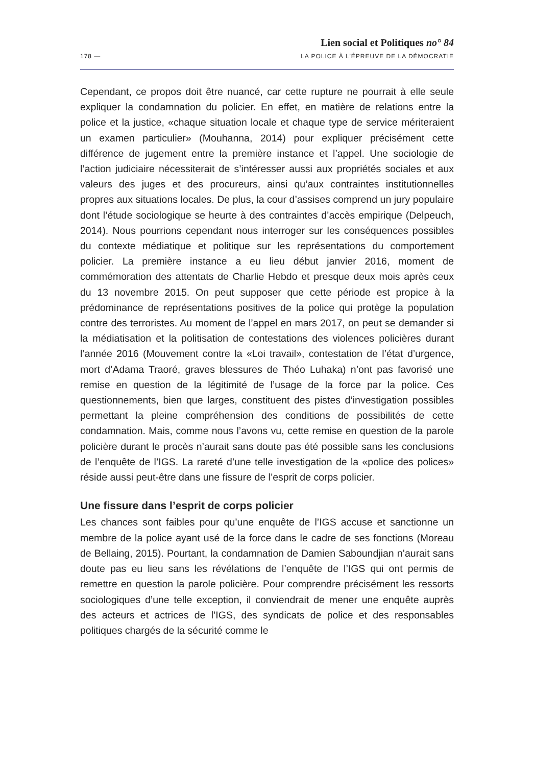Lien social et Politiques no° 84
178 — LA POLICE À L’ÉPREUVE DE LA DÉMOCRATIE
Cependant, ce propos doit être nuancé, car cette rupture ne pourrait à elle seule expliquer la condamnation du policier. En effet, en matière de relations entre la police et la justice, «chaque situation locale et chaque type de service mériteraient un examen particulier» (Mouhanna, 2014) pour expliquer précisément cette différence de jugement entre la première instance et l’appel. Une sociologie de l’action judiciaire nécessiterait de s’intéresser aussi aux propriétés sociales et aux valeurs des juges et des procureurs, ainsi qu’aux contraintes institutionnelles propres aux situations locales. De plus, la cour d’assises comprend un jury populaire dont l’étude sociologique se heurte à des contraintes d’accès empirique (Delpeuch, 2014). Nous pourrions cependant nous interroger sur les conséquences possibles du contexte médiatique et politique sur les représentations du comportement policier. La première instance a eu lieu début janvier 2016, moment de commémoration des attentats de Charlie Hebdo et presque deux mois après ceux du 13 novembre 2015. On peut supposer que cette période est propice à la prédominance de représentations positives de la police qui protège la population contre des terroristes. Au moment de l’appel en mars 2017, on peut se demander si la médiatisation et la politisation de contestations des violences policières durant l’année 2016 (Mouvement contre la «Loi travail», contestation de l’état d’urgence, mort d’Adama Traoré, graves blessures de Théo Luhaka) n’ont pas favorisé une remise en question de la légitimité de l’usage de la force par la police. Ces questionnements, bien que larges, constituent des pistes d’investigation possibles permettant la pleine compréhension des conditions de possibilités de cette condamnation. Mais, comme nous l’avons vu, cette remise en question de la parole policière durant le procès n’aurait sans doute pas été possible sans les conclusions de l’enquête de l’IGS. La rareté d’une telle investigation de la «police des polices» réside aussi peut-être dans une fissure de l’esprit de corps policier.
Une fissure dans l’esprit de corps policier
Les chances sont faibles pour qu’une enquête de l’IGS accuse et sanctionne un membre de la police ayant usé de la force dans le cadre de ses fonctions (Moreau de Bellaing, 2015). Pourtant, la condamnation de Damien Saboundjian n’aurait sans doute pas eu lieu sans les révélations de l’enquête de l’IGS qui ont permis de remettre en question la parole policière. Pour comprendre précisément les ressorts sociologiques d’une telle exception, il conviendrait de mener une enquête auprès des acteurs et actrices de l’IGS, des syndicats de police et des responsables politiques chargés de la sécurité comme le